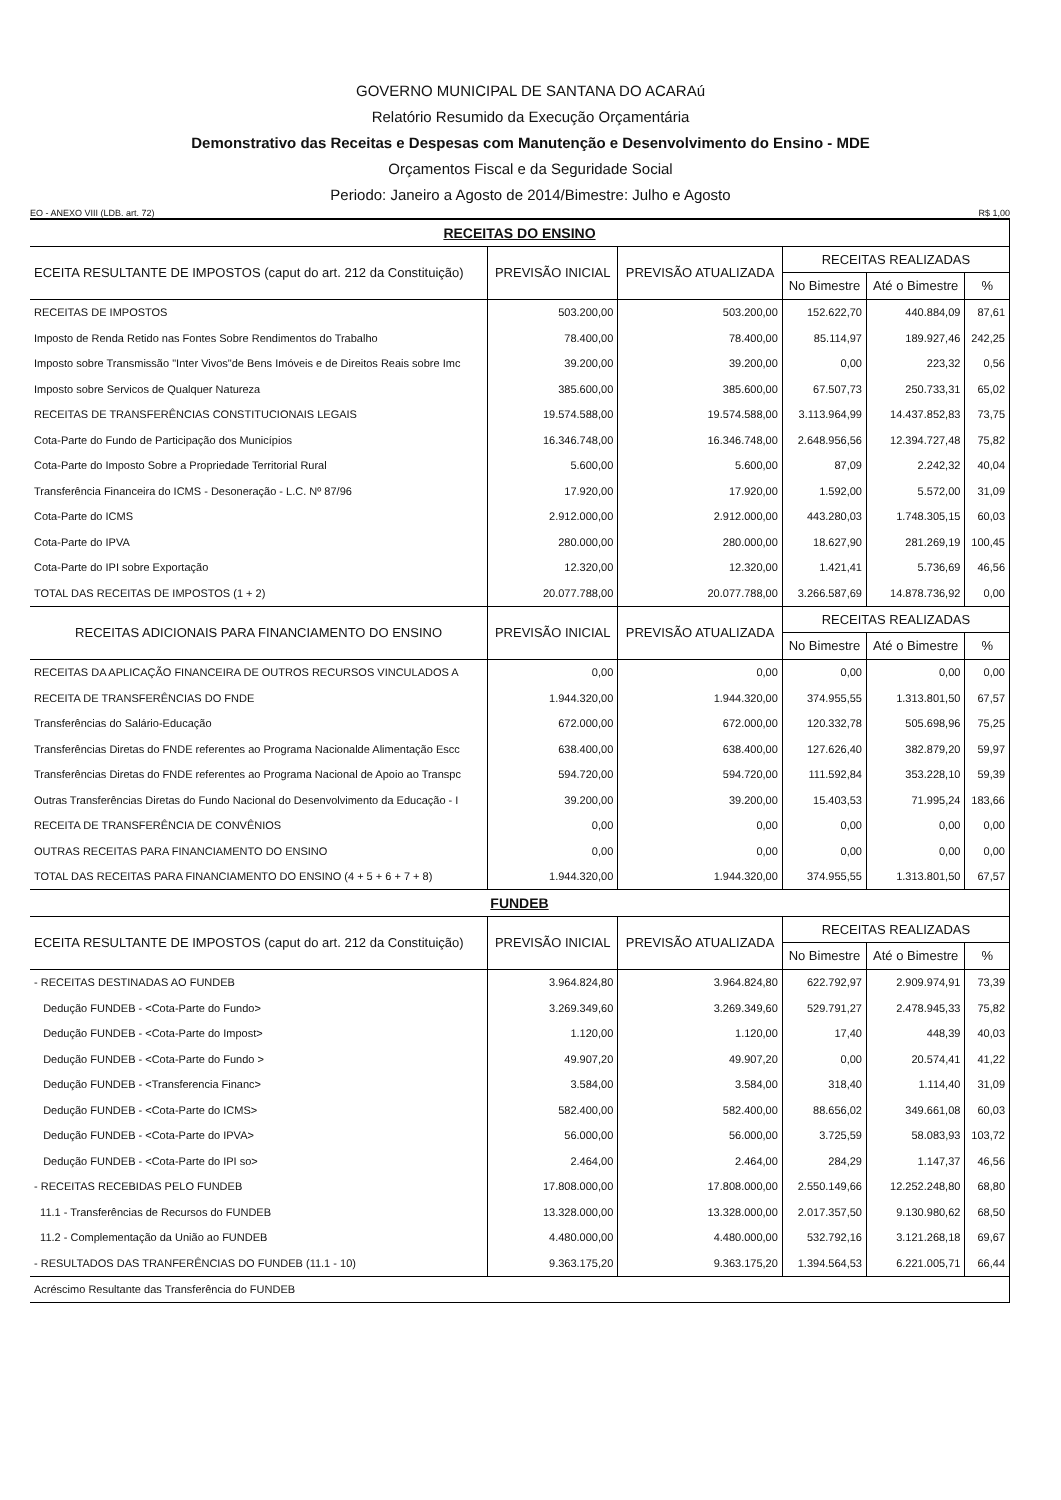GOVERNO MUNICIPAL DE SANTANA DO ACARAú
Relatório Resumido da Execução Orçamentária
Demonstrativo das Receitas e Despesas com Manutenção e Desenvolvimento do Ensino - MDE
Orçamentos Fiscal e da Seguridade Social
Periodo: Janeiro a Agosto de 2014/Bimestre: Julho e Agosto
EO - ANEXO VIII (LDB. art. 72) R$ 1,00
| RECEITAS DO ENSINO | | | | | |
| ECEITA RESULTANTE DE IMPOSTOS (caput do art. 212 da Constituição) | PREVISÃO INICIAL | PREVISÃO ATUALIZADA | RECEITAS REALIZADAS | | |
| | | | No Bimestre | Até o Bimestre | % |
| RECEITAS DE IMPOSTOS | 503.200,00 | 503.200,00 | 152.622,70 | 440.884,09 | 87,61 |
| Imposto de Renda Retido nas Fontes Sobre Rendimentos do Trabalho | 78.400,00 | 78.400,00 | 85.114,97 | 189.927,46 | 242,25 |
| Imposto sobre Transmissão "Inter Vivos"de Bens Imóveis e de Direitos Reais sobre Imc | 39.200,00 | 39.200,00 | 0,00 | 223,32 | 0,56 |
| Imposto sobre Servicos de Qualquer Natureza | 385.600,00 | 385.600,00 | 67.507,73 | 250.733,31 | 65,02 |
| RECEITAS DE TRANSFERÊNCIAS CONSTITUCIONAIS LEGAIS | 19.574.588,00 | 19.574.588,00 | 3.113.964,99 | 14.437.852,83 | 73,75 |
| Cota-Parte do Fundo de Participação dos Municípios | 16.346.748,00 | 16.346.748,00 | 2.648.956,56 | 12.394.727,48 | 75,82 |
| Cota-Parte do Imposto Sobre a Propriedade Territorial Rural | 5.600,00 | 5.600,00 | 87,09 | 2.242,32 | 40,04 |
| Transferência Financeira do ICMS - Desoneração - L.C. Nº 87/96 | 17.920,00 | 17.920,00 | 1.592,00 | 5.572,00 | 31,09 |
| Cota-Parte do ICMS | 2.912.000,00 | 2.912.000,00 | 443.280,03 | 1.748.305,15 | 60,03 |
| Cota-Parte do IPVA | 280.000,00 | 280.000,00 | 18.627,90 | 281.269,19 | 100,45 |
| Cota-Parte do IPI sobre Exportação | 12.320,00 | 12.320,00 | 1.421,41 | 5.736,69 | 46,56 |
| TOTAL DAS RECEITAS DE IMPOSTOS (1 + 2) | 20.077.788,00 | 20.077.788,00 | 3.266.587,69 | 14.878.736,92 | 0,00 |
| RECEITAS ADICIONAIS PARA FINANCIAMENTO DO ENSINO | PREVISÃO INICIAL | PREVISÃO ATUALIZADA | RECEITAS REALIZADAS | | |
| | | | No Bimestre | Até o Bimestre | % |
| RECEITAS DA APLICAÇÃO FINANCEIRA DE OUTROS RECURSOS VINCULADOS A | 0,00 | 0,00 | 0,00 | 0,00 | 0,00 |
| RECEITA DE TRANSFERÊNCIAS DO FNDE | 1.944.320,00 | 1.944.320,00 | 374.955,55 | 1.313.801,50 | 67,57 |
| Transferências do Salário-Educação | 672.000,00 | 672.000,00 | 120.332,78 | 505.698,96 | 75,25 |
| Transferências Diretas do FNDE referentes ao Programa Nacionalde Alimentação Escc | 638.400,00 | 638.400,00 | 127.626,40 | 382.879,20 | 59,97 |
| Transferências Diretas do FNDE referentes ao Programa Nacional de Apoio ao Transpc | 594.720,00 | 594.720,00 | 111.592,84 | 353.228,10 | 59,39 |
| Outras Transferências Diretas do Fundo Nacional do Desenvolvimento da Educação - I | 39.200,00 | 39.200,00 | 15.403,53 | 71.995,24 | 183,66 |
| RECEITA DE TRANSFERÊNCIA DE CONVÊNIOS | 0,00 | 0,00 | 0,00 | 0,00 | 0,00 |
| OUTRAS RECEITAS PARA FINANCIAMENTO DO ENSINO | 0,00 | 0,00 | 0,00 | 0,00 | 0,00 |
| TOTAL DAS RECEITAS PARA FINANCIAMENTO DO ENSINO (4 + 5 + 6 + 7 + 8) | 1.944.320,00 | 1.944.320,00 | 374.955,55 | 1.313.801,50 | 67,57 |
| FUNDEB | | | | | |
| ECEITA RESULTANTE DE IMPOSTOS (caput do art. 212 da Constituição) | PREVISÃO INICIAL | PREVISÃO ATUALIZADA | RECEITAS REALIZADAS | | |
| | | | No Bimestre | Até o Bimestre | % |
| - RECEITAS DESTINADAS AO FUNDEB | 3.964.824,80 | 3.964.824,80 | 622.792,97 | 2.909.974,91 | 73,39 |
| Dedução FUNDEB - <Cota-Parte do Fundo> | 3.269.349,60 | 3.269.349,60 | 529.791,27 | 2.478.945,33 | 75,82 |
| Dedução FUNDEB - <Cota-Parte do Impost> | 1.120,00 | 1.120,00 | 17,40 | 448,39 | 40,03 |
| Dedução FUNDEB - <Cota-Parte do Fundo > | 49.907,20 | 49.907,20 | 0,00 | 20.574,41 | 41,22 |
| Dedução FUNDEB - <Transferencia Financ> | 3.584,00 | 3.584,00 | 318,40 | 1.114,40 | 31,09 |
| Dedução FUNDEB - <Cota-Parte do ICMS> | 582.400,00 | 582.400,00 | 88.656,02 | 349.661,08 | 60,03 |
| Dedução FUNDEB - <Cota-Parte do IPVA> | 56.000,00 | 56.000,00 | 3.725,59 | 58.083,93 | 103,72 |
| Dedução FUNDEB - <Cota-Parte do IPI so> | 2.464,00 | 2.464,00 | 284,29 | 1.147,37 | 46,56 |
| - RECEITAS RECEBIDAS PELO FUNDEB | 17.808.000,00 | 17.808.000,00 | 2.550.149,66 | 12.252.248,80 | 68,80 |
| 11.1 - Transferências de Recursos do FUNDEB | 13.328.000,00 | 13.328.000,00 | 2.017.357,50 | 9.130.980,62 | 68,50 |
| 11.2 - Complementação da União ao FUNDEB | 4.480.000,00 | 4.480.000,00 | 532.792,16 | 3.121.268,18 | 69,67 |
| - RESULTADOS DAS TRANFERÊNCIAS DO FUNDEB (11.1 - 10) | 9.363.175,20 | 9.363.175,20 | 1.394.564,53 | 6.221.005,71 | 66,44 |
| Acréscimo Resultante das Transferência do FUNDEB | | | | | |